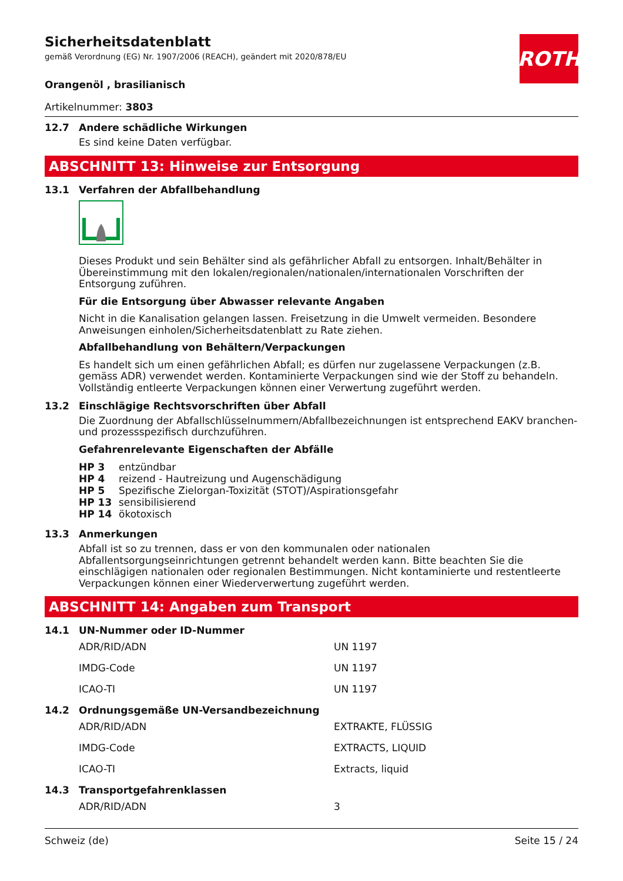ROTH
Sicherheitsdatenblatt
gemäß Verordnung (EG) Nr. 1907/2006 (REACH), geändert mit 2020/878/EU
Orangenöl , brasilianisch
Artikelnummer: 3803
12.7 Andere schädliche Wirkungen
Es sind keine Daten verfügbar.
ABSCHNITT 13: Hinweise zur Entsorgung
13.1 Verfahren der Abfallbehandlung
Dieses Produkt und sein Behälter sind als gefährlicher Abfall zu entsorgen. Inhalt/Behälter in Übereinstimmung mit den lokalen/regionalen/nationalen/internationalen Vorschriften der Entsorgung zuführen.
Für die Entsorgung über Abwasser relevante Angaben
Nicht in die Kanalisation gelangen lassen. Freisetzung in die Umwelt vermeiden. Besondere Anweisungen einholen/Sicherheitsdatenblatt zu Rate ziehen.
Abfallbehandlung von Behältern/Verpackungen
Es handelt sich um einen gefährlichen Abfall; es dürfen nur zugelassene Verpackungen (z.B. gemäss ADR) verwendet werden. Kontaminierte Verpackungen sind wie der Stoff zu behandeln. Vollständig entleerte Verpackungen können einer Verwertung zugeführt werden.
13.2 Einschlägige Rechtsvorschriften über Abfall
Die Zuordnung der Abfallschlüsselnummern/Abfallbezeichnungen ist entsprechend EAKV branchen- und prozessspezifisch durchzuführen.
Gefahrenrelevante Eigenschaften der Abfälle
| HP 3 | entzündbar |
| HP 4 | reizend - Hautreizung und Augenschädigung |
| HP 5 | Spezifische Zielorgan-Toxizität (STOT)/Aspirationsgefahr |
| HP 13 | sensibilisierend |
| HP 14 | ökotoxisch |
13.3 Anmerkungen
Abfall ist so zu trennen, dass er von den kommunalen oder nationalen Abfallentsorgungseinrichtungen getrennt behandelt werden kann. Bitte beachten Sie die einschlägigen nationalen oder regionalen Bestimmungen. Nicht kontaminierte und restentleerte Verpackungen können einer Wiederverwertung zugeführt werden.
ABSCHNITT 14: Angaben zum Transport
14.1 UN-Nummer oder ID-Nummer
| ADR/RID/ADN | UN 1197 |
| IMDG-Code | UN 1197 |
| ICAO-TI | UN 1197 |
14.2 Ordnungsgemäße UN-Versandbezeichnung
| ADR/RID/ADN | EXTRAKTE, FLÜSSIG |
| IMDG-Code | EXTRACTS, LIQUID |
| ICAO-TI | Extracts, liquid |
14.3 Transportgefahrenklassen
| ADR/RID/ADN | 3 |
Schweiz (de) Seite 15 / 24